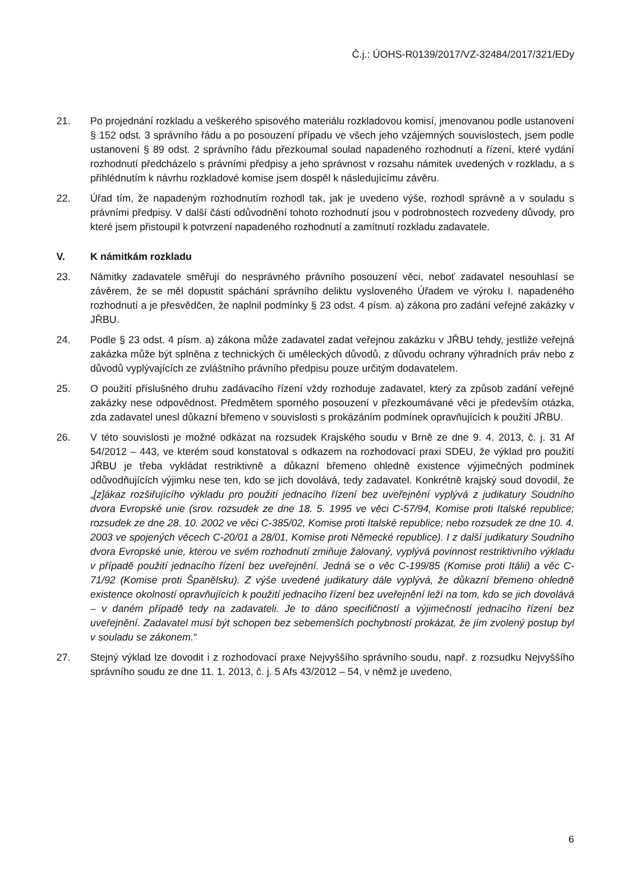Č.j.: ÚOHS-R0139/2017/VZ-32484/2017/321/EDy
21. Po projednání rozkladu a veškerého spisového materiálu rozkladovou komisí, jmenovanou podle ustanovení § 152 odst. 3 správního řádu a po posouzení případu ve všech jeho vzájemných souvislostech, jsem podle ustanovení § 89 odst. 2 správního řádu přezkoumal soulad napadeného rozhodnutí a řízení, které vydání rozhodnutí předcházelo s právními předpisy a jeho správnost v rozsahu námitek uvedených v rozkladu, a s přihlédnutím k návrhu rozkladové komise jsem dospěl k následujícímu závěru.
22. Úřad tím, že napadeným rozhodnutím rozhodl tak, jak je uvedeno výše, rozhodl správně a v souladu s právními předpisy. V další části odůvodnění tohoto rozhodnutí jsou v podrobnostech rozvedeny důvody, pro které jsem přistoupil k potvrzení napadeného rozhodnutí a zamítnutí rozkladu zadavatele.
V. K námitkám rozkladu
23. Námitky zadavatele směřují do nesprávného právního posouzení věci, neboť zadavatel nesouhlasí se závěrem, že se měl dopustit spáchání správního deliktu vysloveného Úřadem ve výroku I. napadeného rozhodnutí a je přesvědčen, že naplnil podmínky § 23 odst. 4 písm. a) zákona pro zadání veřejné zakázky v JŘBU.
24. Podle § 23 odst. 4 písm. a) zákona může zadavatel zadat veřejnou zakázku v JŘBU tehdy, jestliže veřejná zakázka může být splněna z technických či uměleckých důvodů, z důvodu ochrany výhradních práv nebo z důvodů vyplývajících ze zvláštního právního předpisu pouze určitým dodavatelem.
25. O použití příslušného druhu zadávacího řízení vždy rozhoduje zadavatel, který za způsob zadání veřejné zakázky nese odpovědnost. Předmětem sporného posouzení v přezkoumávané věci je především otázka, zda zadavatel unesl důkazní břemeno v souvislosti s prokázáním podmínek opravňujících k použití JŘBU.
26. V této souvislosti je možné odkázat na rozsudek Krajského soudu v Brně ze dne 9. 4. 2013, č. j. 31 Af 54/2012 – 443, ve kterém soud konstatoval s odkazem na rozhodovací praxi SDEU, že výklad pro použití JŘBU je třeba vykládat restriktivně a důkazní břemeno ohledně existence výjimečných podmínek odůvodňujících výjimku nese ten, kdo se jich dovolává, tedy zadavatel. Konkrétně krajský soud dovodil, že „[z]ákaz rozšiřujícího výkladu pro použití jednacího řízení bez uveřejnění vyplývá z judikatury Soudního dvora Evropské unie (srov. rozsudek ze dne 18. 5. 1995 ve věci C-57/94, Komise proti Italské republice; rozsudek ze dne 28. 10. 2002 ve věci C-385/02, Komise proti Italské republice; nebo rozsudek ze dne 10. 4. 2003 ve spojených věcech C-20/01 a 28/01, Komise proti Německé republice). I z další judikatury Soudního dvora Evropské unie, kterou ve svém rozhodnutí zmiňuje žalovaný, vyplývá povinnost restriktivního výkladu v případě použití jednacího řízení bez uveřejnění. Jedná se o věc C-199/85 (Komise proti Itálii) a věc C-71/92 (Komise proti Španělsku). Z výše uvedené judikatury dále vyplývá, že důkazní břemeno ohledně existence okolností opravňujících k použití jednacího řízení bez uveřejnění leží na tom, kdo se jich dovolává – v daném případě tedy na zadavateli. Je to dáno specifičností a výjimečností jednacího řízení bez uveřejnění. Zadavatel musí být schopen bez sebemenších pochybností prokázat, že jím zvolený postup byl v souladu se zákonem.“
27. Stejný výklad lze dovodit i z rozhodovací praxe Nejvyššího správního soudu, např. z rozsudku Nejvyššího správního soudu ze dne 11. 1. 2013, č. j. 5 Afs 43/2012 – 54, v němž je uvedeno,
6